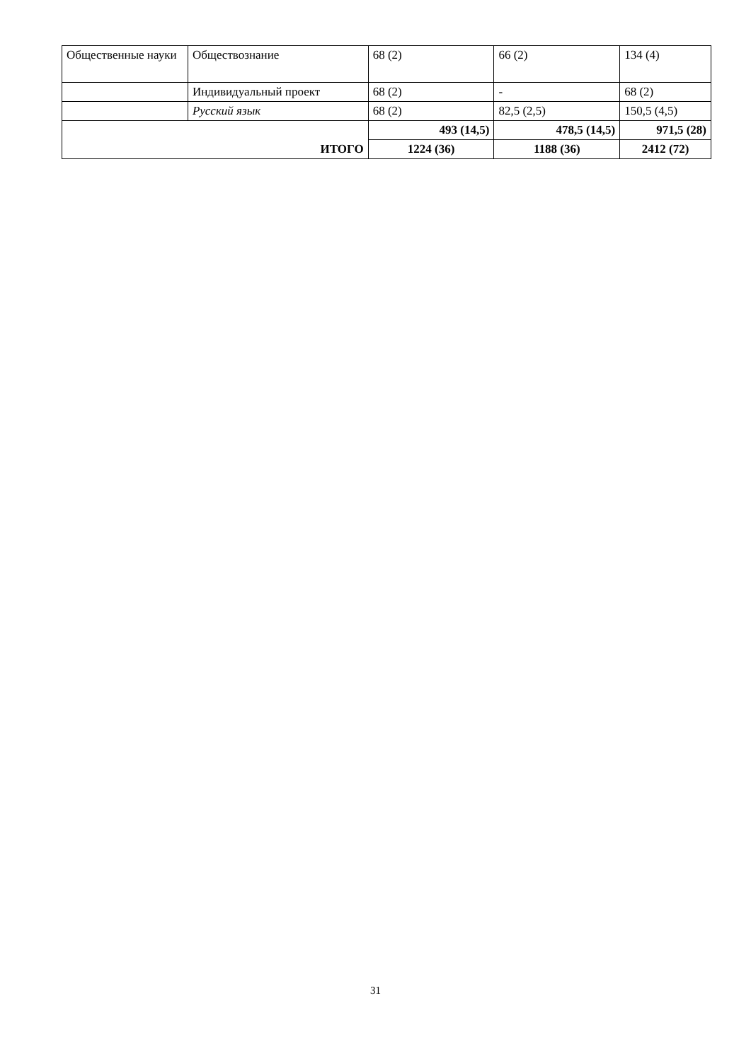| Общественные науки | Обществознание | 68 (2) | 66 (2) | 134 (4) |
| | Индивидуальный проект | 68 (2) | - | 68 (2) |
| | Русский язык | 68 (2) | 82,5 (2,5) | 150,5 (4,5) |
| ИТОГО | | 493 (14,5) | 478,5 (14,5) | 971,5 (28) |
| | | 1224 (36) | 1188 (36) | 2412 (72) |
31